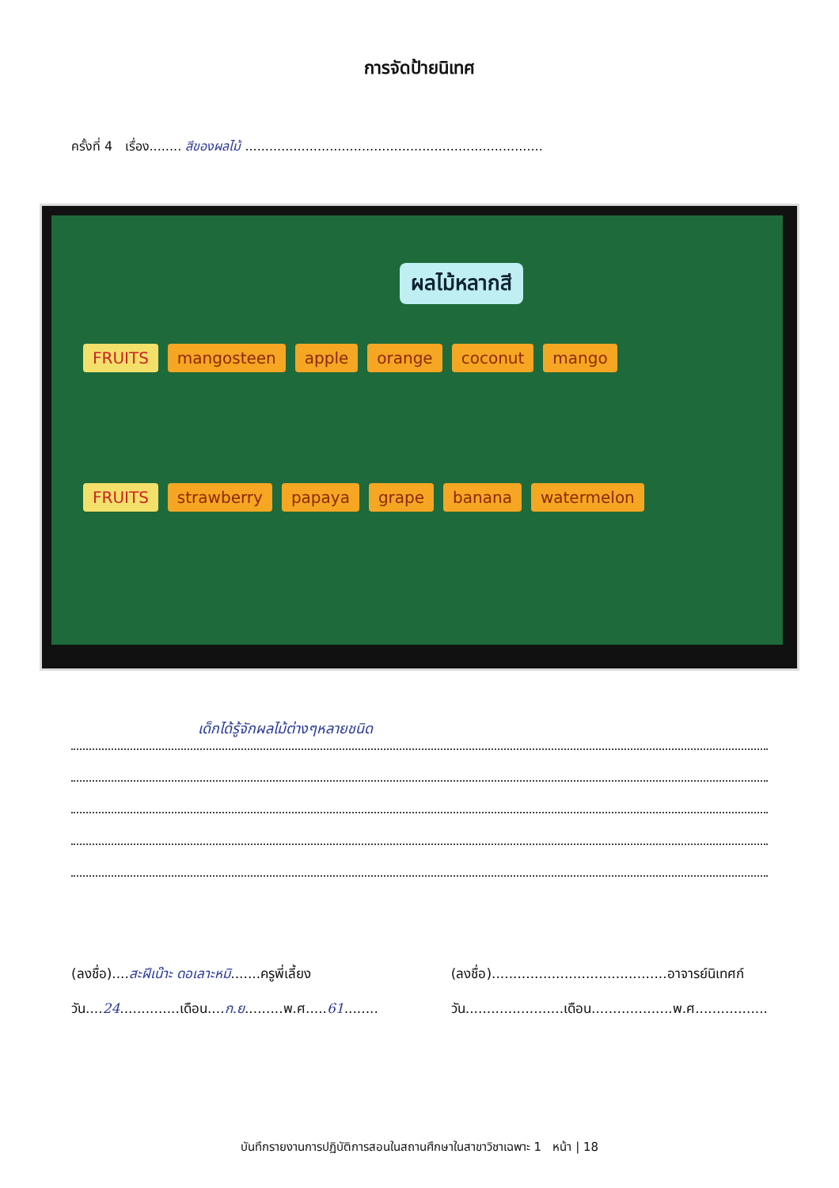การจัดป้ายนิเทศ
ครั้งที่ 4 เรื่อง........ สีของผลไม้ ..........................................................................
ผลไม้หลากสี
FRUITS mangosteen apple orange coconut mango
FRUITS strawberry papaya grape banana watermelon
เด็กได้รู้จักผลไม้ต่างๆหลายชนิด
(ลงชื่อ)....สะฝีเน๊าะ ดอเลาะหมิ.......ครูพี่เลี้ยง
วัน....24..............เดือน....ก.ย.........พ.ศ.....61........
(ลงชื่อ).........................................อาจารย์นิเทศก์
วัน.......................เดือน...................พ.ศ.................
บันทึกรายงานการปฏิบัติการสอนในสถานศึกษาในสาขาวิชาเฉพาะ 1 หน้า | 18